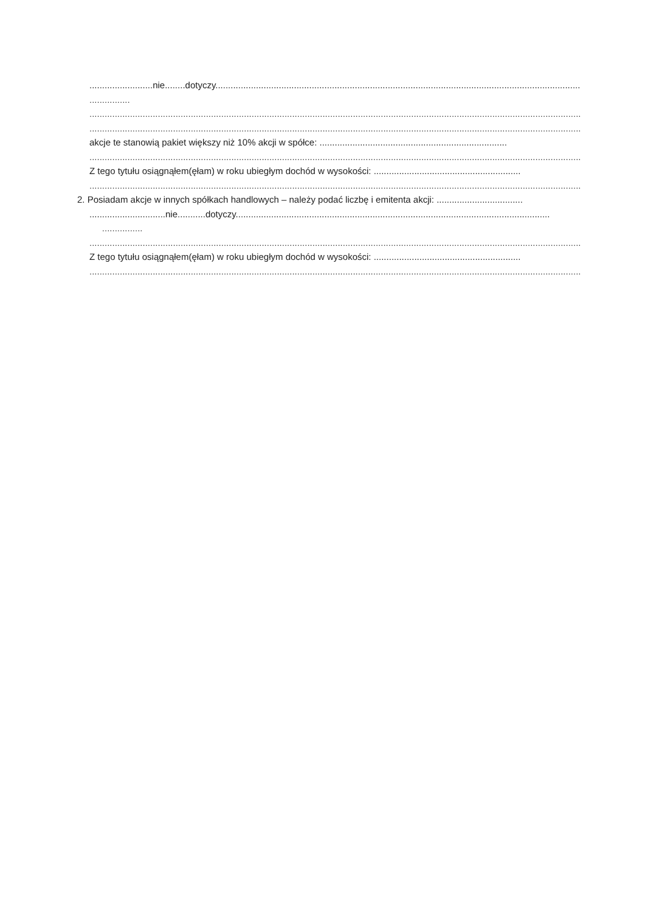.........................nie........dotyczy.....................................................................................................................................................
................
..................................................................................................................................................................................................
..................................................................................................................................................................................................
akcje te stanowią pakiet większy niż 10% akcji w spółce: ..........................................................................
..................................................................................................................................................................................................
Z tego tytułu osiągnąłem(ęłam) w roku ubiegłym dochód w wysokości: ..........................................................
..................................................................................................................................................................................................
2. Posiadam akcje w innych spółkach handlowych – należy podać liczbę i emitenta akcji: ..................................
..............................nie...........dotyczy............................................................................................................................
................
..................................................................................................................................................................................................
Z tego tytułu osiągnąłem(ęłam) w roku ubiegłym dochód w wysokości: ..........................................................
..................................................................................................................................................................................................